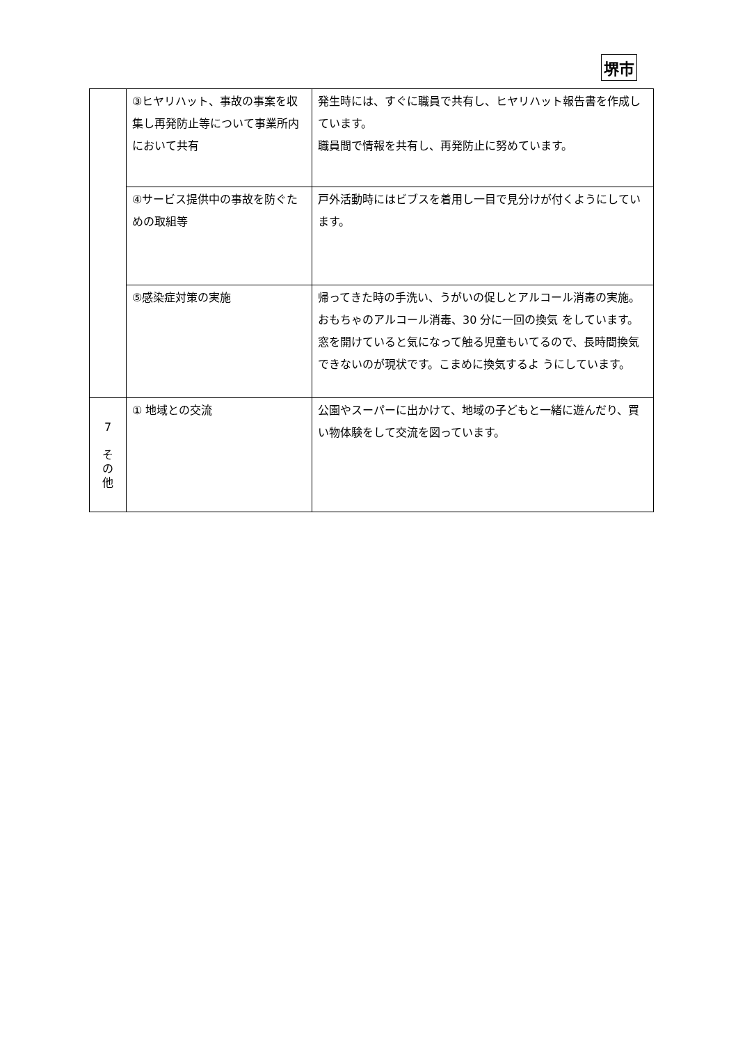堺市
| | ③ヒヤリハット、事故の事案を収集し再発防止等について事業所内において共有 | 発生時には、すぐに職員で共有し、ヒヤリハット報告書を作成しています。 職員間で情報を共有し、再発防止に努めています。 |
| | ④サービス提供中の事故を防ぐための取組等 | 戸外活動時にはビブスを着用し一目で見分けが付くようにしています。 |
| | ⑤感染症対策の実施 | 帰ってきた時の手洗い、うがいの促しとアルコール消毒の実施。おもちゃのアルコール消毒、30 分に一回の換気 をしています。窓を開けていると気になって触る児童もいてるので、長時間換気できないのが現状です。こまめに換気するよ うにしています。 |
| 7 そ の 他 | ① 地域との交流 | 公園やスーパーに出かけて、地域の子どもと一緒に遊んだり、買い物体験をして交流を図っています。 |